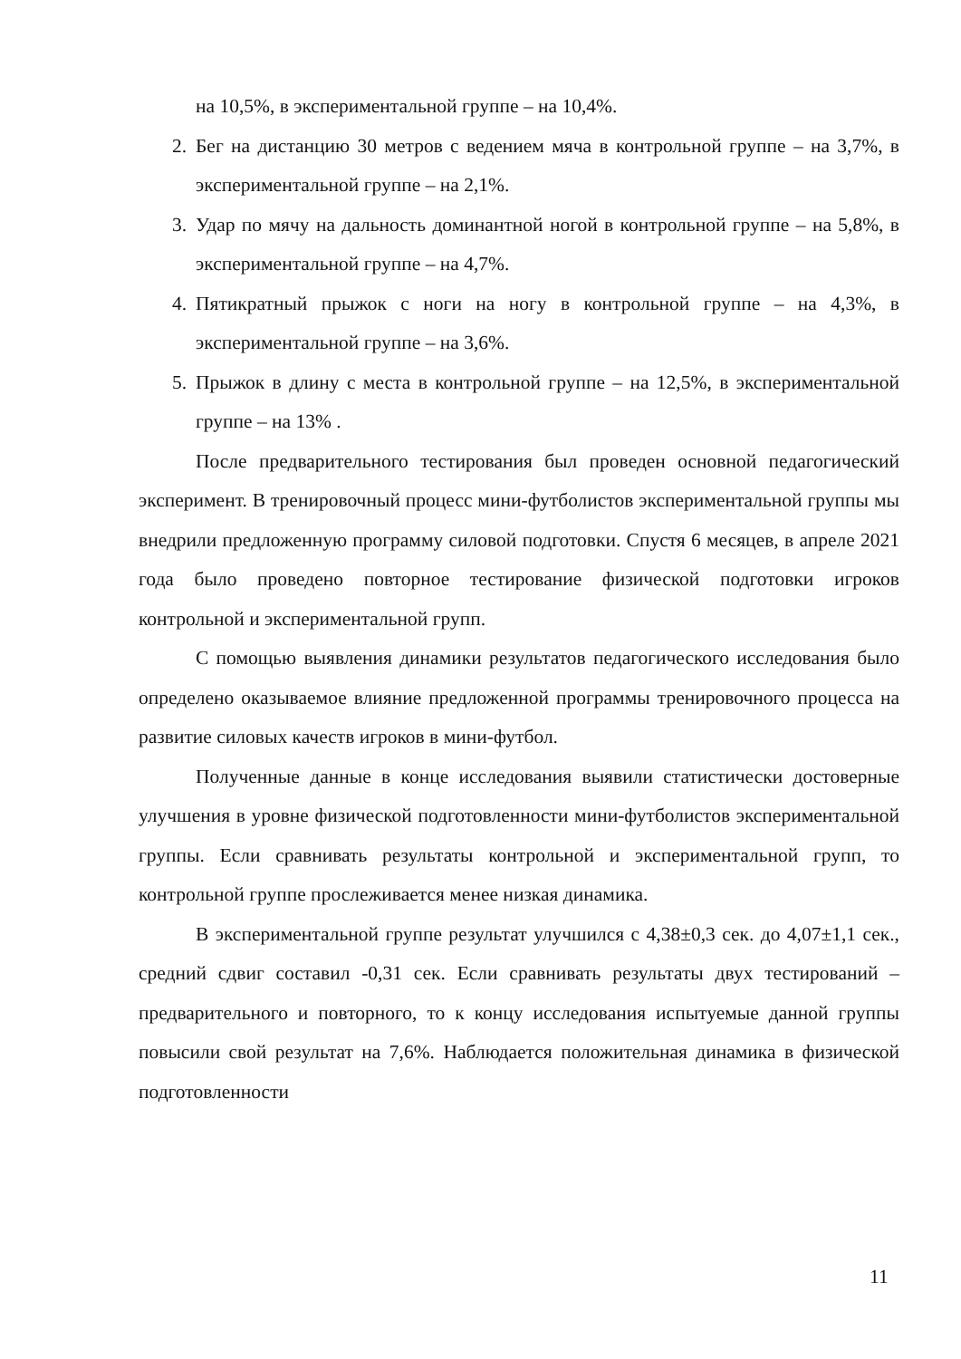на 10,5%, в экспериментальной группе – на 10,4%.
2. Бег на дистанцию 30 метров с ведением мяча в контрольной группе – на 3,7%, в экспериментальной группе – на 2,1%.
3. Удар по мячу на дальность доминантной ногой в контрольной группе – на 5,8%, в экспериментальной группе – на 4,7%.
4. Пятикратный прыжок с ноги на ногу в контрольной группе – на 4,3%, в экспериментальной группе – на 3,6%.
5. Прыжок в длину с места в контрольной группе – на 12,5%, в экспериментальной группе – на 13% .
После предварительного тестирования был проведен основной педагогический эксперимент. В тренировочный процесс мини-футболистов экспериментальной группы мы внедрили предложенную программу силовой подготовки. Спустя 6 месяцев, в апреле 2021 года было проведено повторное тестирование физической подготовки игроков контрольной и экспериментальной групп.
С помощью выявления динамики результатов педагогического исследования было определено оказываемое влияние предложенной программы тренировочного процесса на развитие силовых качеств игроков в мини-футбол.
Полученные данные в конце исследования выявили статистически достоверные улучшения в уровне физической подготовленности мини-футболистов экспериментальной группы. Если сравнивать результаты контрольной и экспериментальной групп, то контрольной группе прослеживается менее низкая динамика.
В экспериментальной группе результат улучшился с 4,38±0,3 сек. до 4,07±1,1 сек., средний сдвиг составил -0,31 сек. Если сравнивать результаты двух тестирований – предварительного и повторного, то к концу исследования испытуемые данной группы повысили свой результат на 7,6%. Наблюдается положительная динамика в физической подготовленности
11